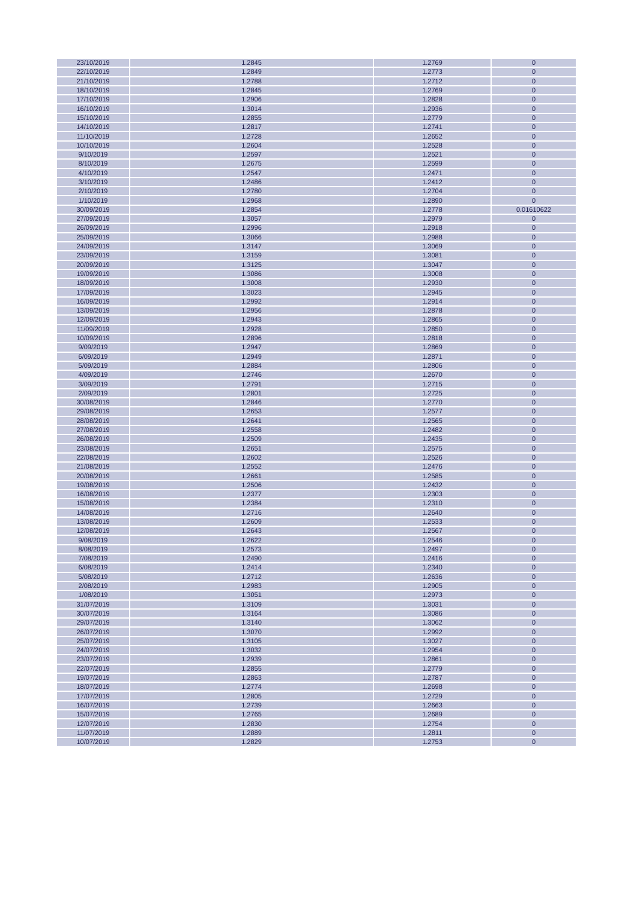| 23/10/2019 | 1.2845 | 1.2769 | 0 |
| 22/10/2019 | 1.2849 | 1.2773 | 0 |
| 21/10/2019 | 1.2788 | 1.2712 | 0 |
| 18/10/2019 | 1.2845 | 1.2769 | 0 |
| 17/10/2019 | 1.2906 | 1.2828 | 0 |
| 16/10/2019 | 1.3014 | 1.2936 | 0 |
| 15/10/2019 | 1.2855 | 1.2779 | 0 |
| 14/10/2019 | 1.2817 | 1.2741 | 0 |
| 11/10/2019 | 1.2728 | 1.2652 | 0 |
| 10/10/2019 | 1.2604 | 1.2528 | 0 |
| 9/10/2019 | 1.2597 | 1.2521 | 0 |
| 8/10/2019 | 1.2675 | 1.2599 | 0 |
| 4/10/2019 | 1.2547 | 1.2471 | 0 |
| 3/10/2019 | 1.2486 | 1.2412 | 0 |
| 2/10/2019 | 1.2780 | 1.2704 | 0 |
| 1/10/2019 | 1.2968 | 1.2890 | 0 |
| 30/09/2019 | 1.2854 | 1.2778 | 0.01610622 |
| 27/09/2019 | 1.3057 | 1.2979 | 0 |
| 26/09/2019 | 1.2996 | 1.2918 | 0 |
| 25/09/2019 | 1.3066 | 1.2988 | 0 |
| 24/09/2019 | 1.3147 | 1.3069 | 0 |
| 23/09/2019 | 1.3159 | 1.3081 | 0 |
| 20/09/2019 | 1.3125 | 1.3047 | 0 |
| 19/09/2019 | 1.3086 | 1.3008 | 0 |
| 18/09/2019 | 1.3008 | 1.2930 | 0 |
| 17/09/2019 | 1.3023 | 1.2945 | 0 |
| 16/09/2019 | 1.2992 | 1.2914 | 0 |
| 13/09/2019 | 1.2956 | 1.2878 | 0 |
| 12/09/2019 | 1.2943 | 1.2865 | 0 |
| 11/09/2019 | 1.2928 | 1.2850 | 0 |
| 10/09/2019 | 1.2896 | 1.2818 | 0 |
| 9/09/2019 | 1.2947 | 1.2869 | 0 |
| 6/09/2019 | 1.2949 | 1.2871 | 0 |
| 5/09/2019 | 1.2884 | 1.2806 | 0 |
| 4/09/2019 | 1.2746 | 1.2670 | 0 |
| 3/09/2019 | 1.2791 | 1.2715 | 0 |
| 2/09/2019 | 1.2801 | 1.2725 | 0 |
| 30/08/2019 | 1.2846 | 1.2770 | 0 |
| 29/08/2019 | 1.2653 | 1.2577 | 0 |
| 28/08/2019 | 1.2641 | 1.2565 | 0 |
| 27/08/2019 | 1.2558 | 1.2482 | 0 |
| 26/08/2019 | 1.2509 | 1.2435 | 0 |
| 23/08/2019 | 1.2651 | 1.2575 | 0 |
| 22/08/2019 | 1.2602 | 1.2526 | 0 |
| 21/08/2019 | 1.2552 | 1.2476 | 0 |
| 20/08/2019 | 1.2661 | 1.2585 | 0 |
| 19/08/2019 | 1.2506 | 1.2432 | 0 |
| 16/08/2019 | 1.2377 | 1.2303 | 0 |
| 15/08/2019 | 1.2384 | 1.2310 | 0 |
| 14/08/2019 | 1.2716 | 1.2640 | 0 |
| 13/08/2019 | 1.2609 | 1.2533 | 0 |
| 12/08/2019 | 1.2643 | 1.2567 | 0 |
| 9/08/2019 | 1.2622 | 1.2546 | 0 |
| 8/08/2019 | 1.2573 | 1.2497 | 0 |
| 7/08/2019 | 1.2490 | 1.2416 | 0 |
| 6/08/2019 | 1.2414 | 1.2340 | 0 |
| 5/08/2019 | 1.2712 | 1.2636 | 0 |
| 2/08/2019 | 1.2983 | 1.2905 | 0 |
| 1/08/2019 | 1.3051 | 1.2973 | 0 |
| 31/07/2019 | 1.3109 | 1.3031 | 0 |
| 30/07/2019 | 1.3164 | 1.3086 | 0 |
| 29/07/2019 | 1.3140 | 1.3062 | 0 |
| 26/07/2019 | 1.3070 | 1.2992 | 0 |
| 25/07/2019 | 1.3105 | 1.3027 | 0 |
| 24/07/2019 | 1.3032 | 1.2954 | 0 |
| 23/07/2019 | 1.2939 | 1.2861 | 0 |
| 22/07/2019 | 1.2855 | 1.2779 | 0 |
| 19/07/2019 | 1.2863 | 1.2787 | 0 |
| 18/07/2019 | 1.2774 | 1.2698 | 0 |
| 17/07/2019 | 1.2805 | 1.2729 | 0 |
| 16/07/2019 | 1.2739 | 1.2663 | 0 |
| 15/07/2019 | 1.2765 | 1.2689 | 0 |
| 12/07/2019 | 1.2830 | 1.2754 | 0 |
| 11/07/2019 | 1.2889 | 1.2811 | 0 |
| 10/07/2019 | 1.2829 | 1.2753 | 0 |